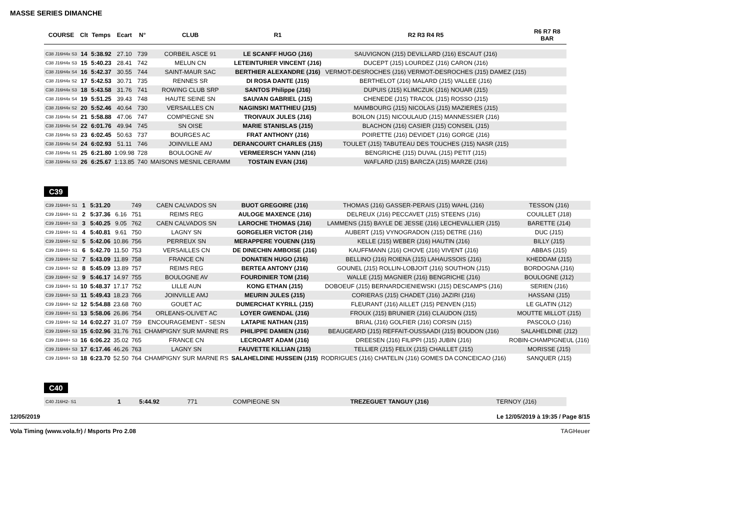MASSE SERIES DIMANCHE
| COURSE | Clt | Temps | Ecart | N° | CLUB | R1 | R2 R3 R4 R5 | R6 R7 R8 BAR |
| --- | --- | --- | --- | --- | --- | --- | --- | --- |
| C38 J16H4x S3 | 14 | 5:38.92 | 27.10 | 739 | CORBEIL ASCE 91 | LE SCANFF HUGO (J16) | SAUVIGNON (J15) DEVILLARD (J16) ESCAUT (J16) | |
| C38 J16H4x S3 | 15 | 5:40.23 | 28.41 | 742 | MELUN CN | LETEINTURIER VINCENT (J16) | DUCEPT (J15) LOURDEZ (J16) CARON (J16) | |
| C38 J16H4x S4 | 16 | 5:42.37 | 30.55 | 744 | SAINT-MAUR SAC | BERTHIER ALEXANDRE (J16) | VERMOT-DESROCHES (J16) VERMOT-DESROCHES (J15) DAMEZ (J15) | |
| C38 J16H4x S2 | 17 | 5:42.53 | 30.71 | 735 | RENNES SR | DI ROSA DANTE (J15) | BERTHELOT (J16) MALARD (J15) VALLEE (J16) | |
| C38 J16H4x S3 | 18 | 5:43.58 | 31.76 | 741 | ROWING CLUB SRP | SANTOS Philippe (J16) | DUPUIS (J15) KLIMCZUK (J16) NOUAR (J15) | |
| C38 J16H4x S4 | 19 | 5:51.25 | 39.43 | 748 | HAUTE SEINE SN | SAUVAN GABRIEL (J15) | CHENEDE (J15) TRACOL (J15) ROSSO (J15) | |
| C38 J16H4x S2 | 20 | 5:52.46 | 40.64 | 730 | VERSAILLES CN | NAGINSKI MATTHIEU (J15) | MAIMBOURG (J15) NICOLAS (J15) MAZIERES (J15) | |
| C38 J16H4x S4 | 21 | 5:58.88 | 47.06 | 747 | COMPIEGNE SN | TROIVAUX JULES (J16) | BOILON (J15) NICOULAUD (J15) MANNESSIER (J16) | |
| C38 J16H4x S4 | 22 | 6:01.76 | 49.94 | 745 | SN OISE | MARIE STANISLAS (J15) | BLACHON (J16) CASIER (J15) CONSEIL (J15) | |
| C38 J16H4x S3 | 23 | 6:02.45 | 50.63 | 737 | BOURGES AC | FRAT ANTHONY (J16) | POIRETTE (J16) DEVIDET (J16) GORGE (J16) | |
| C38 J16H4x S4 | 24 | 6:02.93 | 51.11 | 746 | JOINVILLE AMJ | DERANCOURT CHARLES (J15) | TOULET (J15) TABUTEAU DES TOUCHES (J15) NASR (J15) | |
| C38 J16H4x S1 | 25 | 6:21.80 | 1:09.98 | 728 | BOULOGNE AV | VERMEERSCH YANN (J16) | BENGRICHE (J15) DUVAL (J15) PETIT (J15) | |
| C38 J16H4x S3 | 26 | 6:25.67 | 1:13.85 | 740 | MAISONS MESNIL CERAMM | TOSTAIN EVAN (J16) | WAFLARD (J15) BARCZA (J15) MARZE (J16) | |
C39
| C39 J16H4+ S1 | 1 | 5:31.20 | | 749 | CAEN CALVADOS SN | BUOT GREGOIRE (J16) | THOMAS (J16) GASSER-PERAIS (J15) WAHL (J16) | TESSON (J16) |
| C39 J16H4+ S1 | 2 | 5:37.36 | 6.16 | 751 | REIMS REG | AULOGE MAXENCE (J16) | DELREUX (J16) PECCAVET (J15) STEENS (J16) | COUILLET (J18) |
| C39 J16H4+ S3 | 3 | 5:40.25 | 9.05 | 762 | CAEN CALVADOS SN | LAROCHE THOMAS (J16) | LAMMENS (J15) BAYLE DE JESSE (J16) LECHEVALLIER (J15) | BARETTE (J14) |
| C39 J16H4+ S1 | 4 | 5:40.81 | 9.61 | 750 | LAGNY SN | GORGELIER VICTOR (J16) | AUBERT (J15) VYNOGRADON (J15) DETRE (J16) | DUC (J15) |
| C39 J16H4+ S2 | 5 | 5:42.06 | 10.86 | 756 | PERREUX SN | MERAPPERE YOUENN (J15) | KELLE (J15) WEBER (J16) HAUTIN (J16) | BILLY (J15) |
| C39 J16H4+ S1 | 6 | 5:42.70 | 11.50 | 753 | VERSAILLES CN | DE DINECHIN AMBOISE (J16) | KAUFFMANN (J16) CHOVE (J16) VIVENT (J16) | ABBAS (J15) |
| C39 J16H4+ S2 | 7 | 5:43.09 | 11.89 | 758 | FRANCE CN | DONATIEN HUGO (J16) | BELLINO (J16) ROIENA (J15) LAHAUSSOIS (J16) | KHEDDAM (J15) |
| C39 J16H4+ S2 | 8 | 5:45.09 | 13.89 | 757 | REIMS REG | BERTEA ANTONY (J16) | GOUNEL (J15) ROLLIN-LOBJOIT (J16) SOUTHON (J15) | BORDOGNA (J16) |
| C39 J16H4+ S2 | 9 | 5:46.17 | 14.97 | 755 | BOULOGNE AV | FOURDINIER TOM (J16) | WALLE (J15) MAGNIER (J16) BENGRICHE (J16) | BOULOGNE (J12) |
| C39 J16H4+ S1 | 10 | 5:48.37 | 17.17 | 752 | LILLE AUN | KONG ETHAN (J15) | DOBOEUF (J15) BERNARDCIENIEWSKI (J15) DESCAMPS (J16) | SERIEN (J16) |
| C39 J16H4+ S3 | 11 | 5:49.43 | 18.23 | 766 | JOINVILLE AMJ | MEURIN JULES (J15) | CORIERAS (J15) CHADET (J16) JAZIRI (J16) | HASSANI (J15) |
| C39 J16H4+ S2 | 12 | 5:54.88 | 23.68 | 760 | GOUET AC | DUMERCHAT KYRILL (J15) | FLEURANT (J16) AILLET (J15) PENVEN (J15) | LE GLATIN (J12) |
| C39 J16H4+ S1 | 13 | 5:58.06 | 26.86 | 754 | ORLEANS-OLIVET AC | LOYER GWENDAL (J16) | FROUX (J15) BRUNIER (J16) CLAUDON (J15) | MOUTTE MILLOT (J15) |
| C39 J16H4+ S2 | 14 | 6:02.27 | 31.07 | 759 | ENCOURAGEMENT - SESN | LATAPIE NATHAN (J15) | BRIAL (J16) GOLFIER (J16) CORSIN (J15) | PASCOLO (J16) |
| C39 J16H4+ S3 | 15 | 6:02.96 | 31.76 | 761 | CHAMPIGNY SUR MARNE RS | PHILIPPE DAMIEN (J16) | BEAUGEARD (J15) REFFAIT-OUSSAADI (J15) BOUDON (J16) | SALAHELDINE (J12) |
| C39 J16H4+ S3 | 16 | 6:06.22 | 35.02 | 765 | FRANCE CN | LECROART ADAM (J16) | DREESEN (J16) FILIPPI (J15) JUBIN (J16) | ROBIN-CHAMPIGNEUL (J16) |
| C39 J16H4+ S3 | 17 | 6:17.46 | 46.26 | 763 | LAGNY SN | FAUVETTE KILLIAN (J15) | TELLIER (J15) FELIX (J15) CHAILLET (J15) | MORISSE (J15) |
| C39 J16H4+ S3 | 18 | 6:23.70 | 52.50 | 764 | CHAMPIGNY SUR MARNE RS | SALAHELDINE HUSSEIN (J15) | RODRIGUES (J16) CHATELIN (J16) GOMES DA CONCEICAO (J16) | SANQUER (J15) |
C40
| C40 J16H2- S1 | 1 | 5:44.92 | | 771 | COMPIEGNE SN | TREZEGUET TANGUY (J16) | TERNOY (J16) | |
12/05/2019 Le 12/05/2019 à 19:35 / Page 8/15
Vola Timing (www.vola.fr) / Msports Pro 2.08 TAGHeuer